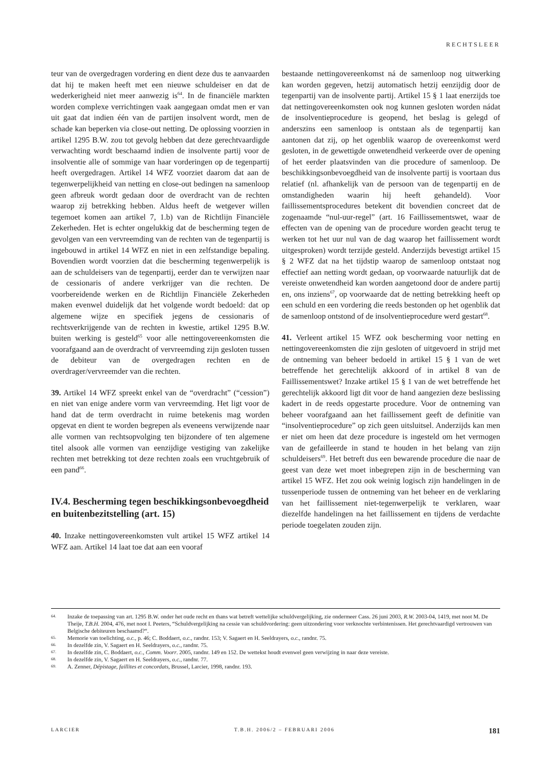RECHTSLEER
teur van de overgedragen vordering en dient deze dus te aanvaarden dat hij te maken heeft met een nieuwe schuldeiser en dat de wederkerigheid niet meer aanwezig is<sup>64</sup>. In de financiële markten worden complexe verrichtingen vaak aangegaan omdat men er van uit gaat dat indien één van de partijen insolvent wordt, men de schade kan beperken via close-out netting. De oplossing voorzien in artikel 1295 B.W. zou tot gevolg hebben dat deze gerechtvaardigde verwachting wordt beschaamd indien de insolvente partij voor de insolventie alle of sommige van haar vorderingen op de tegenpartij heeft overgedragen. Artikel 14 WFZ voorziet daarom dat aan de tegenwerpelijkheid van netting en close-out bedingen na samenloop geen afbreuk wordt gedaan door de overdracht van de rechten waarop zij betrekking hebben. Aldus heeft de wetgever willen tegemoet komen aan artikel 7, 1.b) van de Richtlijn Financiële Zekerheden. Het is echter ongelukkig dat de bescherming tegen de gevolgen van een vervreemding van de rechten van de tegenpartij is ingebouwd in artikel 14 WFZ en niet in een zelfstandige bepaling. Bovendien wordt voorzien dat die bescherming tegenwerpelijk is aan de schuldeisers van de tegenpartij, eerder dan te verwijzen naar de cessionaris of andere verkrijger van die rechten. De voorbereidende werken en de Richtlijn Financiële Zekerheden maken evenwel duidelijk dat het volgende wordt bedoeld: dat op algemene wijze en specifiek jegens de cessionaris of rechtsverkrijgende van de rechten in kwestie, artikel 1295 B.W. buiten werking is gesteld<sup>65</sup> voor alle nettingovereenkomsten die voorafgaand aan de overdracht of vervreemding zijn gesloten tussen de debiteur van de overgedragen rechten en de overdrager/vervreemder van die rechten.
39. Artikel 14 WFZ spreekt enkel van de “overdracht” (“cession”) en niet van enige andere vorm van vervreemding. Het ligt voor de hand dat de term overdracht in ruime betekenis mag worden opgevat en dient te worden begrepen als eveneens verwijzende naar alle vormen van rechtsopvolging ten bijzondere of ten algemene titel alsook alle vormen van eenzijdige vestiging van zakelijke rechten met betrekking tot deze rechten zoals een vruchtgebruik of een pand<sup>66</sup>.
IV.4. Bescherming tegen beschikkingsonbevoegdheid en buitenbezitstelling (art. 15)
40. Inzake nettingovereenkomsten vult artikel 15 WFZ artikel 14 WFZ aan. Artikel 14 laat toe dat aan een vooraf
bestaande nettingovereenkomst ná de samenloop nog uitwerking kan worden gegeven, hetzij automatisch hetzij eenzijdig door de tegenpartij van de insolvente partij. Artikel 15 § 1 laat enerzijds toe dat nettingovereenkomsten ook nog kunnen gesloten worden nádat de insolventieprocedure is geopend, het beslag is gelegd of anderszins een samenloop is ontstaan als de tegenpartij kan aantonen dat zij, op het ogenblik waarop de overeenkomst werd gesloten, in de gewettigde onwetendheid verkeerde over de opening of het eerder plaatsvinden van die procedure of samenloop. De beschikkingsonbevoegdheid van de insolvente partij is voortaan dus relatief (nl. afhankelijk van de persoon van de tegenpartij en de omstandigheden waarin hij heeft gehandeld). Voor faillissementsprocedures betekent dit bovendien concreet dat de zogenaamde “nul-uur-regel” (art. 16 Faillissementswet, waar de effecten van de opening van de procedure worden geacht terug te werken tot het uur nul van de dag waarop het faillissement wordt uitgesproken) wordt terzijde gesteld. Anderzijds bevestigt artikel 15 § 2 WFZ dat na het tijdstip waarop de samenloop ontstaat nog effectief aan netting wordt gedaan, op voorwaarde natuurlijk dat de vereiste onwetendheid kan worden aangetoond door de andere partij en, ons inziens<sup>67</sup>, op voorwaarde dat de netting betrekking heeft op een schuld en een vordering die reeds bestonden op het ogenblik dat de samenloop ontstond of de insolventieprocedure werd gestart<sup>68</sup>.
41. Verleent artikel 15 WFZ ook bescherming voor netting en nettingovereenkomsten die zijn gesloten of uitgevoerd in strijd met de ontneming van beheer bedoeld in artikel 15 § 1 van de wet betreffende het gerechtelijk akkoord of in artikel 8 van de Faillissementswet? Inzake artikel 15 § 1 van de wet betreffende het gerechtelijk akkoord ligt dit voor de hand aangezien deze beslissing kadert in de reeds opgestarte procedure. Voor de ontneming van beheer voorafgaand aan het faillissement geeft de definitie van “insolventieprocedure” op zich geen uitsluitsel. Anderzijds kan men er niet om heen dat deze procedure is ingesteld om het vermogen van de gefailleerde in stand te houden in het belang van zijn schuldeisers<sup>69</sup>. Het betreft dus een bewarende procedure die naar de geest van deze wet moet inbegrepen zijn in de bescherming van artikel 15 WFZ. Het zou ook weinig logisch zijn handelingen in de tussenperiode tussen de ontneming van het beheer en de verklaring van het faillissement niet-tegenwerpelijk te verklaren, waar diezelfde handelingen na het faillissement en tijdens de verdachte periode toegelaten zouden zijn.
64. Inzake de toepassing van art. 1295 B.W. onder het oude recht en thans wat betreft wettelijke schuldvergelijking, zie ondermeer Cass. 26 juni 2003, R.W. 2003-04, 1419, met noot M. De Theije, T.B.H. 2004, 476, met noot I. Peeters, “Schuldvergelijking na cessie van schuldvordering: geen uitzondering voor verknochte verbintenissen. Het gerechtvaardigd vertrouwen van Belgische debiteuren beschaamd?“.
65. Memorie van toelichting, o.c., p. 46; C. Boddaert, o.c., randnr. 153; V. Sagaert en H. Seeldrayers, o.c., randnr. 75.
66. In dezelfde zin, V. Sagaert en H. Seeldrayers, o.c., randnr. 75.
67. In dezelfde zin, C. Boddaert, o.c., Comm. Voorr. 2005, randnr. 149 en 152. De wettekst houdt evenwel geen verwijzing in naar deze vereiste.
68. In dezelfde zin, V. Sagaert en H. Seeldrayers, o.c., randnr. 77.
69. A. Zenner, Dépistage, faillites et concordats, Brussel, Larcier, 1998, randnr. 193.
LARCIER T.B.H. 2006/2 – FEBRUARI 2006 181